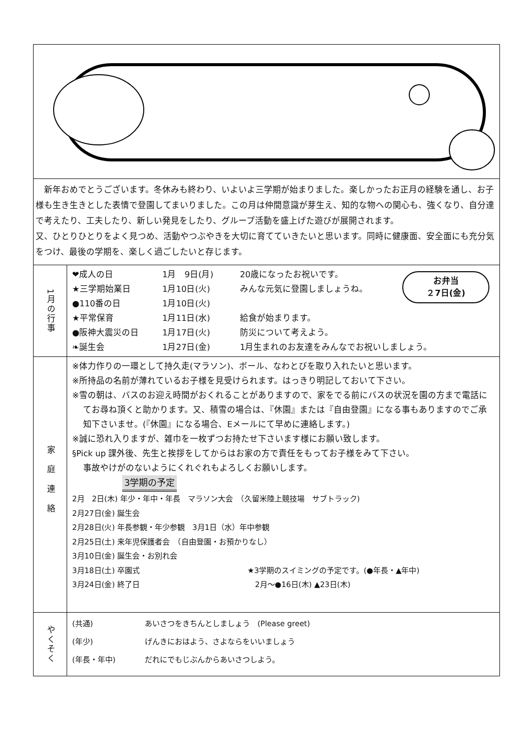| 新年おめでとうございます。冬休みも終わり、いよいよ三学期が始まりました。楽しかったお正月の経験を通し、お子様も生き生きとした表情で登園してまいりました。この月は仲間意識が芽生え、知的な物への関心も、強くなり、自分達で考えたり、工夫したり、新しい発見をしたり、グループ活動を盛上げた遊びが展開されます。 又、ひとりひとりをよく見つめ、活動やつぶやきを大切に育てていきたいと思います。同時に健康面、安全面にも充分気をつけ、最後の学期を、楽しく過ごしたいと存じます。 | |
| 1月の行事 | お弁当 ２7日(金) ❤成人の日 1月 9日(月) 20歳になったお祝いです。 ★三学期始業日 1月10日(火) みんな元気に登園しましょうね。 ●110番の日 1月10日(火) ★平常保育 1月11日(水) 給食が始まります。 ●阪神大震災の日 1月17日(火) 防災について考えよう。 ❧誕生会 1月27日(金) 1月生まれのお友達をみんなでお祝いしましょう。 |
| 家庭連絡 | ※体力作りの一環として持久走(マラソン)、ボール、なわとびを取り入れたいと思います。 ※所持品の名前が薄れているお子様を見受けられます。はっきり明記しておいて下さい。 ※雪の朝は、バスのお迎え時間がおくれることがありますので、家をでる前にバスの状況を園の方まで電話にてお尋ね頂くと助かります。又、積雪の場合は、『休園』または『自由登園』になる事もありますのでご承知下さいませ。(『休園』になる場合、Eメールにて早めに連絡します。) ※誠に恐れ入りますが、雑巾を一枚ずつお持たせ下さいます様にお願い致します。 §Pick up 課外後、先生と挨拶をしてからはお家の方で責任をもってお子様をみて下さい。 事故やけがのないようにくれぐれもよろしくお願いします。 3学期の予定 2月 2日(木) 年少・年中・年長 マラソン大会 （久留米陸上競技場 サブトラック) 2月27日(金) 誕生会 2月28日(火) 年長参観・年少参観 3月1日（水）年中参観 2月25日(土) 来年児保護者会 （自由登園・お預かりなし） 3月10日(金) 誕生会・お別れ会 3月18日(土) 卒園式 ★3学期のスイミングの予定です。(●年長・▲年中) 3月24日(金) 終了日 2月～●16日(木) ▲23日(木) |
| やくそく | (共通) あいさつをきちんとしましょう (Please greet) (年少) げんきにおはよう、さよならをいいましょう (年長・年中) だれにでもじぶんからあいさつしよう。 |